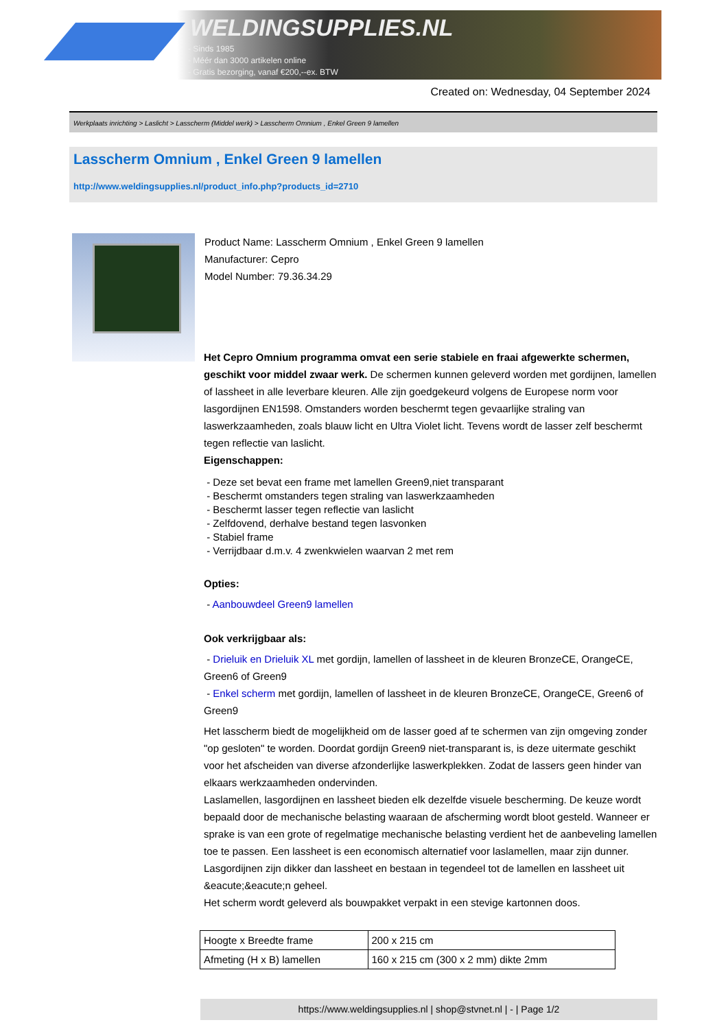WELDINGSUPPLIES.NL
- Sinds 1985
- Méér dan 3000 artikelen online
- Gratis bezorging, vanaf €200,--ex. BTW
Created on: Wednesday, 04 September 2024
Werkplaats inrichting > Laslicht > Lasscherm (Middel werk) > Lasscherm Omnium , Enkel Green 9 lamellen
Lasscherm Omnium , Enkel Green 9 lamellen
http://www.weldingsupplies.nl/product_info.php?products_id=2710
Product Name: Lasscherm Omnium , Enkel Green 9 lamellen
Manufacturer: Cepro
Model Number: 79.36.34.29
Het Cepro Omnium programma omvat een serie stabiele en fraai afgewerkte schermen, geschikt voor middel zwaar werk. De schermen kunnen geleverd worden met gordijnen, lamellen of lassheet in alle leverbare kleuren. Alle zijn goedgekeurd volgens de Europese norm voor lasgordijnen EN1598. Omstanders worden beschermt tegen gevaarlijke straling van laswerkzaamheden, zoals blauw licht en Ultra Violet licht. Tevens wordt de lasser zelf beschermt tegen reflectie van laslicht.
Eigenschappen:
- Deze set bevat een frame met lamellen Green9,niet transparant
- Beschermt omstanders tegen straling van laswerkzaamheden
- Beschermt lasser tegen reflectie van laslicht
- Zelfdovend, derhalve bestand tegen lasvonken
- Stabiel frame
- Verrijdbaar d.m.v. 4 zwenkwielen waarvan 2 met rem
Opties:
- Aanbouwdeel Green9 lamellen
Ook verkrijgbaar als:
- Drieluik en Drieluik XL met gordijn, lamellen of lassheet in de kleuren BronzeCE, OrangeCE, Green6 of Green9
- Enkel scherm met gordijn, lamellen of lassheet in de kleuren BronzeCE, OrangeCE, Green6 of Green9
Het lasscherm biedt de mogelijkheid om de lasser goed af te schermen van zijn omgeving zonder "op gesloten" te worden. Doordat gordijn Green9 niet-transparant is, is deze uitermate geschikt voor het afscheiden van diverse afzonderlijke laswerkplekken. Zodat de lassers geen hinder van elkaars werkzaamheden ondervinden.
Laslamellen, lasgordijnen en lassheet bieden elk dezelfde visuele bescherming. De keuze wordt bepaald door de mechanische belasting waaraan de afscherming wordt bloot gesteld. Wanneer er sprake is van een grote of regelmatige mechanische belasting verdient het de aanbeveling lamellen toe te passen. Een lassheet is een economisch alternatief voor laslamellen, maar zijn dunner. Lasgordijnen zijn dikker dan lassheet en bestaan in tegendeel tot de lamellen en lassheet uit &eacute;&eacute;n geheel.
Het scherm wordt geleverd als bouwpakket verpakt in een stevige kartonnen doos.
| Hoogte x Breedte frame | 200 x 215 cm |
| Afmeting (H x B) lamellen | 160 x 215 cm (300 x 2 mm) dikte 2mm |
https://www.weldingsupplies.nl | shop@stvnet.nl | - | Page 1/2